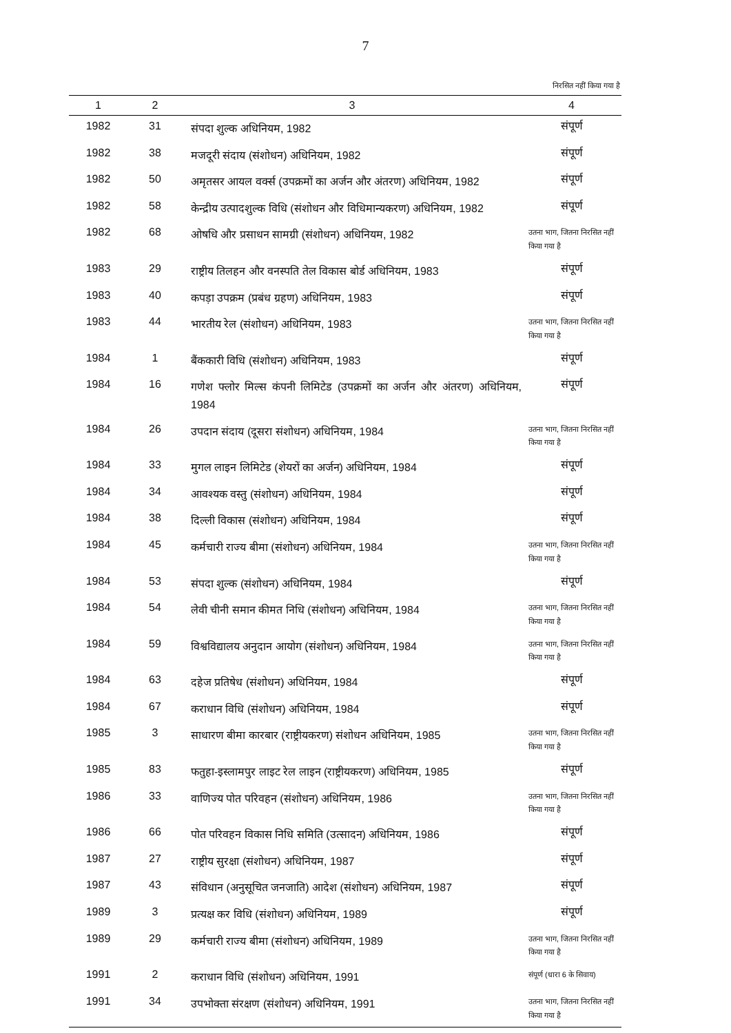7
निरसित नहीं किया गया है
| 1 | 2 | 3 | 4 |
| --- | --- | --- | --- |
| 1982 | 31 | संपदा शुल्क अधिनियम, 1982 | संपूर्ण |
| 1982 | 38 | मजदूरी संदाय (संशोधन) अधिनियम, 1982 | संपूर्ण |
| 1982 | 50 | अमृतसर आयल वर्क्स (उपक्रमों का अर्जन और अंतरण) अधिनियम, 1982 | संपूर्ण |
| 1982 | 58 | केन्द्रीय उत्पादशुल्क विधि (संशोधन और विधिमान्यकरण) अधिनियम, 1982 | संपूर्ण |
| 1982 | 68 | ओषधि और प्रसाधन सामग्री (संशोधन) अधिनियम, 1982 | उतना भाग, जितना निरसित नहीं किया गया है |
| 1983 | 29 | राष्ट्रीय तिलहन और वनस्पति तेल विकास बोर्ड अधिनियम, 1983 | संपूर्ण |
| 1983 | 40 | कपड़ा उपक्रम (प्रबंध ग्रहण) अधिनियम, 1983 | संपूर्ण |
| 1983 | 44 | भारतीय रेल (संशोधन) अधिनियम, 1983 | उतना भाग, जितना निरसित नहीं किया गया है |
| 1984 | 1 | बैंककारी विधि (संशोधन) अधिनियम, 1983 | संपूर्ण |
| 1984 | 16 | गणेश फ्लोर मिल्स कंपनी लिमिटेड (उपक्रमों का अर्जन और अंतरण) अधिनियम, 1984 | संपूर्ण |
| 1984 | 26 | उपदान संदाय (दूसरा संशोधन) अधिनियम, 1984 | उतना भाग, जितना निरसित नहीं किया गया है |
| 1984 | 33 | मुगल लाइन लिमिटेड (शेयरों का अर्जन) अधिनियम, 1984 | संपूर्ण |
| 1984 | 34 | आवश्यक वस्तु (संशोधन) अधिनियम, 1984 | संपूर्ण |
| 1984 | 38 | दिल्ली विकास (संशोधन) अधिनियम, 1984 | संपूर्ण |
| 1984 | 45 | कर्मचारी राज्य बीमा (संशोधन) अधिनियम, 1984 | उतना भाग, जितना निरसित नहीं किया गया है |
| 1984 | 53 | संपदा शुल्क (संशोधन) अधिनियम, 1984 | संपूर्ण |
| 1984 | 54 | लेवी चीनी समान कीमत निधि (संशोधन) अधिनियम, 1984 | उतना भाग, जितना निरसित नहीं किया गया है |
| 1984 | 59 | विश्वविद्यालय अनुदान आयोग (संशोधन) अधिनियम, 1984 | उतना भाग, जितना निरसित नहीं किया गया है |
| 1984 | 63 | दहेज प्रतिषेध (संशोधन) अधिनियम, 1984 | संपूर्ण |
| 1984 | 67 | कराधान विधि (संशोधन) अधिनियम, 1984 | संपूर्ण |
| 1985 | 3 | साधारण बीमा कारबार (राष्ट्रीयकरण) संशोधन अधिनियम, 1985 | उतना भाग, जितना निरसित नहीं किया गया है |
| 1985 | 83 | फतुहा-इस्लामपुर लाइट रेल लाइन (राष्ट्रीयकरण) अधिनियम, 1985 | संपूर्ण |
| 1986 | 33 | वाणिज्य पोत परिवहन (संशोधन) अधिनियम, 1986 | उतना भाग, जितना निरसित नहीं किया गया है |
| 1986 | 66 | पोत परिवहन विकास निधि समिति (उत्सादन) अधिनियम, 1986 | संपूर्ण |
| 1987 | 27 | राष्ट्रीय सुरक्षा (संशोधन) अधिनियम, 1987 | संपूर्ण |
| 1987 | 43 | संविधान (अनुसूचित जनजाति) आदेश (संशोधन) अधिनियम, 1987 | संपूर्ण |
| 1989 | 3 | प्रत्यक्ष कर विधि (संशोधन) अधिनियम, 1989 | संपूर्ण |
| 1989 | 29 | कर्मचारी राज्य बीमा (संशोधन) अधिनियम, 1989 | उतना भाग, जितना निरसित नहीं किया गया है |
| 1991 | 2 | कराधान विधि (संशोधन) अधिनियम, 1991 | संपूर्ण (धारा 6 के सिवाय) |
| 1991 | 34 | उपभोक्ता संरक्षण (संशोधन) अधिनियम, 1991 | उतना भाग, जितना निरसित नहीं किया गया है |